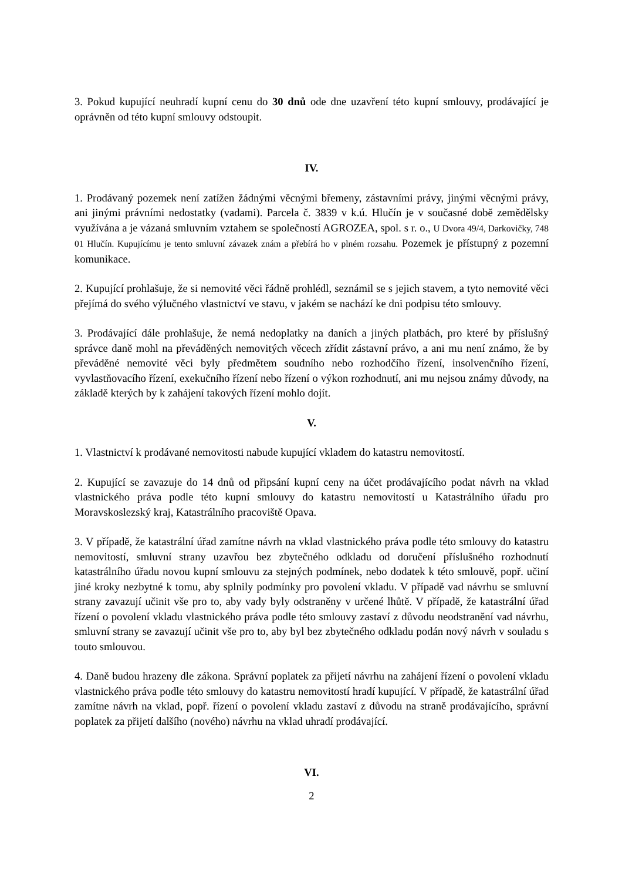3. Pokud kupující neuhradí kupní cenu do 30 dnů ode dne uzavření této kupní smlouvy, prodávající je oprávněn od této kupní smlouvy odstoupit.
IV.
1. Prodávaný pozemek není zatížen žádnými věcnými břemeny, zástavními právy, jinými věcnými právy, ani jinými právními nedostatky (vadami). Parcela č. 3839 v k.ú. Hlučín je v současné době zemědělsky využívána a je vázaná smluvním vztahem se společností AGROZEA, spol. s r. o., U Dvora 49/4, Darkovičky, 748 01 Hlučín. Kupujícímu je tento smluvní závazek znám a přebírá ho v plném rozsahu. Pozemek je přístupný z pozemní komunikace.
2. Kupující prohlašuje, že si nemovité věci řádně prohlédl, seznámil se s jejich stavem, a tyto nemovité věci přejímá do svého výlučného vlastnictví ve stavu, v jakém se nachází ke dni podpisu této smlouvy.
3. Prodávající dále prohlašuje, že nemá nedoplatky na daních a jiných platbách, pro které by příslušný správce daně mohl na převáděných nemovitých věcech zřídit zástavní právo, a ani mu není známo, že by převáděné nemovité věci byly předmětem soudního nebo rozhodčího řízení, insolvenčního řízení, vyvlastňovacího řízení, exekučního řízení nebo řízení o výkon rozhodnutí, ani mu nejsou známy důvody, na základě kterých by k zahájení takových řízení mohlo dojít.
V.
1. Vlastnictví k prodávané nemovitosti nabude kupující vkladem do katastru nemovitostí.
2. Kupující se zavazuje do 14 dnů od připsání kupní ceny na účet prodávajícího podat návrh na vklad vlastnického práva podle této kupní smlouvy do katastru nemovitostí u Katastrálního úřadu pro Moravskoslezský kraj, Katastrálního pracoviště Opava.
3. V případě, že katastrální úřad zamítne návrh na vklad vlastnického práva podle této smlouvy do katastru nemovitostí, smluvní strany uzavřou bez zbytečného odkladu od doručení příslušného rozhodnutí katastrálního úřadu novou kupní smlouvu za stejných podmínek, nebo dodatek k této smlouvě, popř. učiní jiné kroky nezbytné k tomu, aby splnily podmínky pro povolení vkladu. V případě vad návrhu se smluvní strany zavazují učinit vše pro to, aby vady byly odstraněny v určené lhůtě. V případě, že katastrální úřad řízení o povolení vkladu vlastnického práva podle této smlouvy zastaví z důvodu neodstranění vad návrhu, smluvní strany se zavazují učinit vše pro to, aby byl bez zbytečného odkladu podán nový návrh v souladu s touto smlouvou.
4. Daně budou hrazeny dle zákona. Správní poplatek za přijetí návrhu na zahájení řízení o povolení vkladu vlastnického práva podle této smlouvy do katastru nemovitostí hradí kupující. V případě, že katastrální úřad zamítne návrh na vklad, popř. řízení o povolení vkladu zastaví z důvodu na straně prodávajícího, správní poplatek za přijetí dalšího (nového) návrhu na vklad uhradí prodávající.
VI.
2